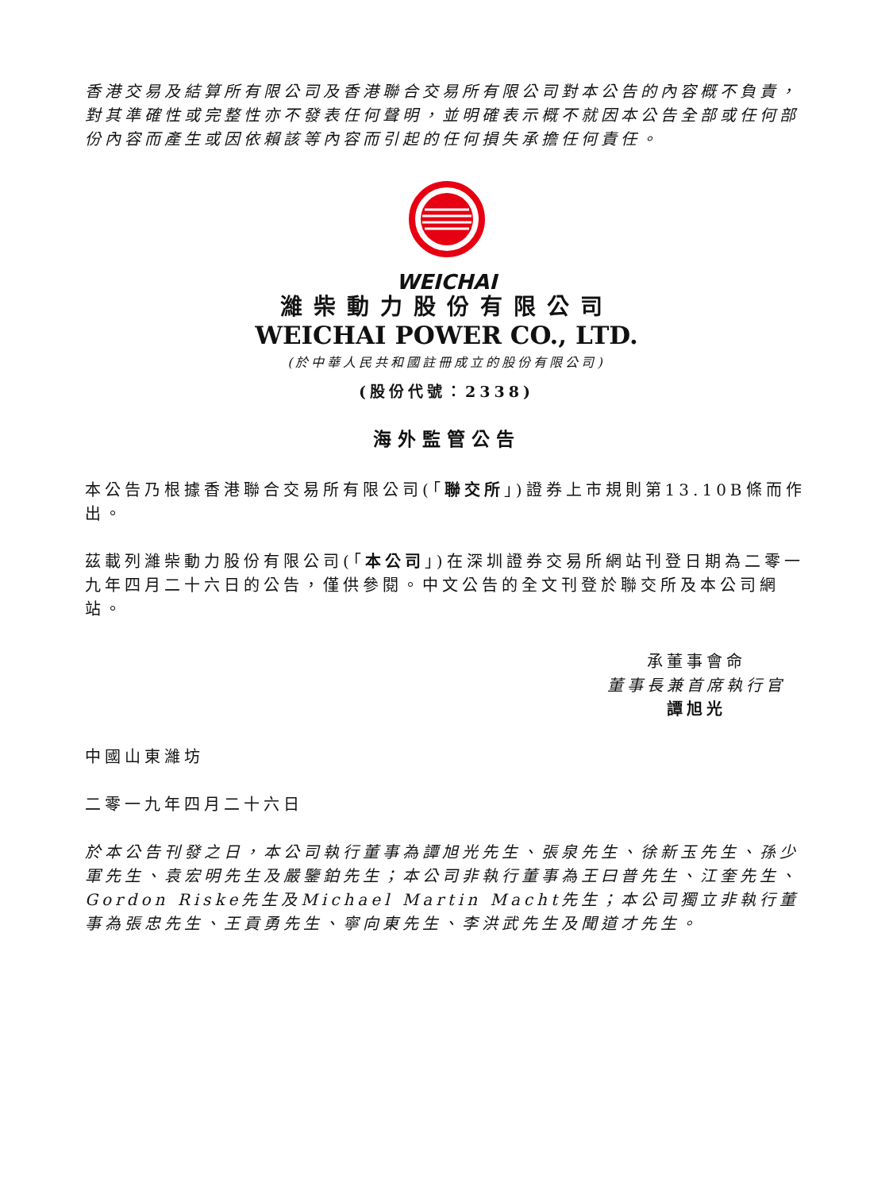香港交易及結算所有限公司及香港聯合交易所有限公司對本公告的內容概不負責，對其準確性或完整性亦不發表任何聲明，並明確表示概不就因本公告全部或任何部份內容而產生或因依賴該等內容而引起的任何損失承擔任何責任。
WEICHAI
濰柴動力股份有限公司
WEICHAI POWER CO., LTD.
(於中華人民共和國註冊成立的股份有限公司)
(股份代號：2338)
海外監管公告
本公告乃根據香港聯合交易所有限公司(「聯交所」)證券上市規則第13.10B條而作出。
茲載列濰柴動力股份有限公司(「本公司」)在深圳證券交易所網站刊登日期為二零一九年四月二十六日的公告，僅供參閱。中文公告的全文刊登於聯交所及本公司網站。
承董事會命
董事長兼首席執行官
譚旭光
中國山東濰坊
二零一九年四月二十六日
於本公告刊發之日，本公司執行董事為譚旭光先生、張泉先生、徐新玉先生、孫少軍先生、袁宏明先生及嚴鑒鉑先生；本公司非執行董事為王曰普先生、江奎先生、Gordon Riske先生及Michael Martin Macht先生；本公司獨立非執行董事為張忠先生、王貢勇先生、寧向東先生、李洪武先生及聞道才先生。